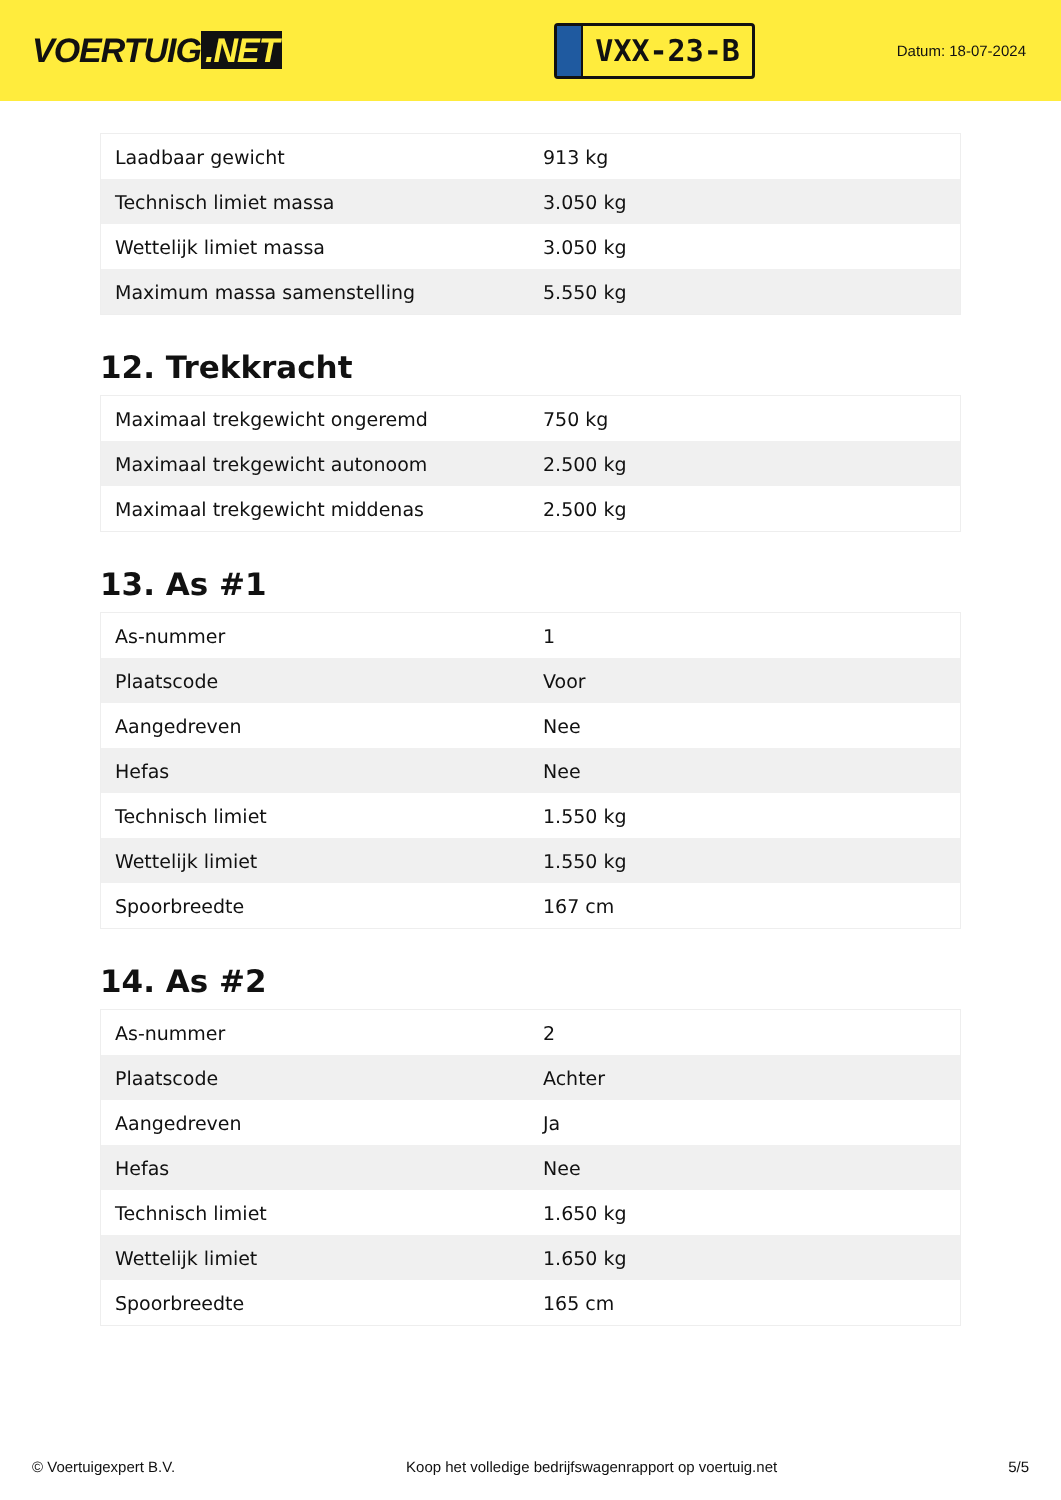VOERTUIG.NET
VXX-23-B
Datum: 18-07-2024
| Laadbaar gewicht | 913 kg |
| Technisch limiet massa | 3.050 kg |
| Wettelijk limiet massa | 3.050 kg |
| Maximum massa samenstelling | 5.550 kg |
12. Trekkracht
| Maximaal trekgewicht ongeremd | 750 kg |
| Maximaal trekgewicht autonoom | 2.500 kg |
| Maximaal trekgewicht middenas | 2.500 kg |
13. As #1
| As-nummer | 1 |
| Plaatscode | Voor |
| Aangedreven | Nee |
| Hefas | Nee |
| Technisch limiet | 1.550 kg |
| Wettelijk limiet | 1.550 kg |
| Spoorbreedte | 167 cm |
14. As #2
| As-nummer | 2 |
| Plaatscode | Achter |
| Aangedreven | Ja |
| Hefas | Nee |
| Technisch limiet | 1.650 kg |
| Wettelijk limiet | 1.650 kg |
| Spoorbreedte | 165 cm |
© Voertuigexpert B.V. Koop het volledige bedrijfswagenrapport op voertuig.net 5/5